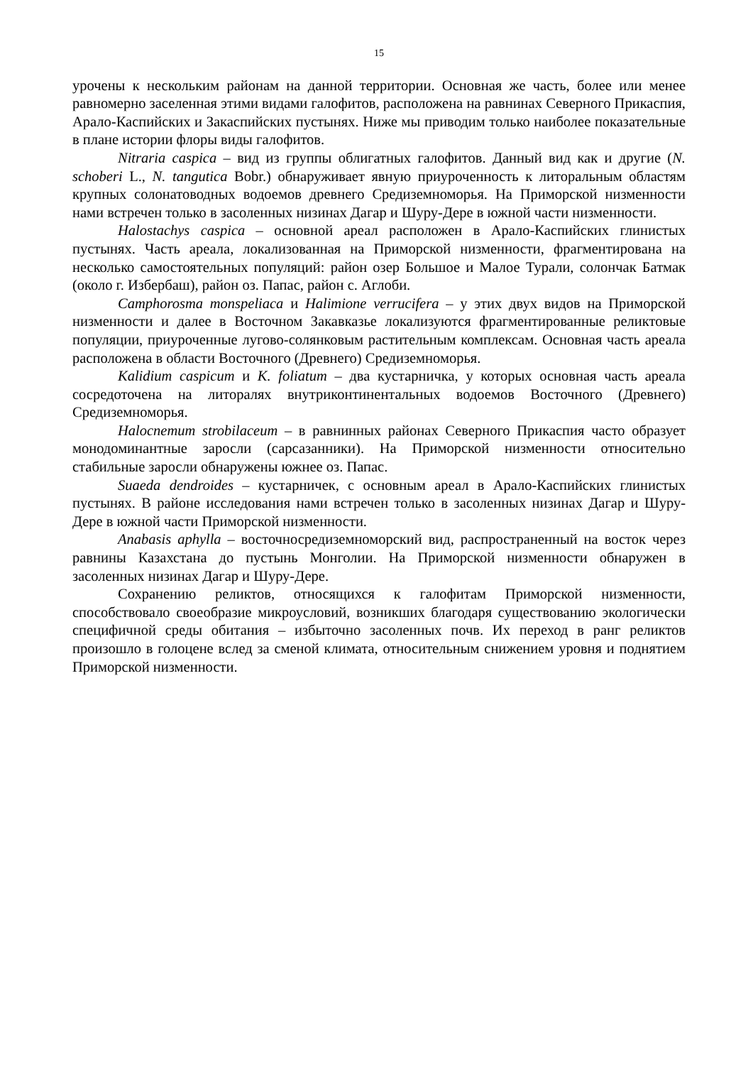15
урочены к нескольким районам на данной территории. Основная же часть, более или менее равномерно заселенная этими видами галофитов, расположена на равнинах Северного Прикаспия, Арало-Каспийских и Закаспийских пустынях. Ниже мы приводим только наиболее показательные в плане истории флоры виды галофитов.
Nitraria caspica – вид из группы облигатных галофитов. Данный вид как и другие (N. schoberi L., N. tangutica Bobr.) обнаруживает явную приуроченность к литоральным областям крупных солонатоводных водоемов древнего Средиземноморья. На Приморской низменности нами встречен только в засоленных низинах Дагар и Шуру-Дере в южной части низменности.
Halostachys caspica – основной ареал расположен в Арало-Каспийских глинистых пустынях. Часть ареала, локализованная на Приморской низменности, фрагментирована на несколько самостоятельных популяций: район озер Большое и Малое Турали, солончак Батмак (около г. Избербаш), район оз. Папас, район с. Аглоби.
Camphorosma monspeliaca и Halimione verrucifera – у этих двух видов на Приморской низменности и далее в Восточном Закавказье локализуются фрагментированные реликтовые популяции, приуроченные лугово-солянковым растительным комплексам. Основная часть ареала расположена в области Восточного (Древнего) Средиземноморья.
Kalidium caspicum и K. foliatum – два кустарничка, у которых основная часть ареала сосредоточена на литоралях внутриконтинентальных водоемов Восточного (Древнего) Средиземноморья.
Halocnemum strobilaceum – в равнинных районах Северного Прикаспия часто образует монодоминантные заросли (сарсазанники). На Приморской низменности относительно стабильные заросли обнаружены южнее оз. Папас.
Suaeda dendroides – кустарничек, с основным ареал в Арало-Каспийских глинистых пустынях. В районе исследования нами встречен только в засоленных низинах Дагар и Шуру-Дере в южной части Приморской низменности.
Anabasis aphylla – восточносредиземноморский вид, распространенный на восток через равнины Казахстана до пустынь Монголии. На Приморской низменности обнаружен в засоленных низинах Дагар и Шуру-Дере.
Сохранению реликтов, относящихся к галофитам Приморской низменности, способствовало своеобразие микроусловий, возникших благодаря существованию экологически специфичной среды обитания – избыточно засоленных почв. Их переход в ранг реликтов произошло в голоцене вслед за сменой климата, относительным снижением уровня и поднятием Приморской низменности.